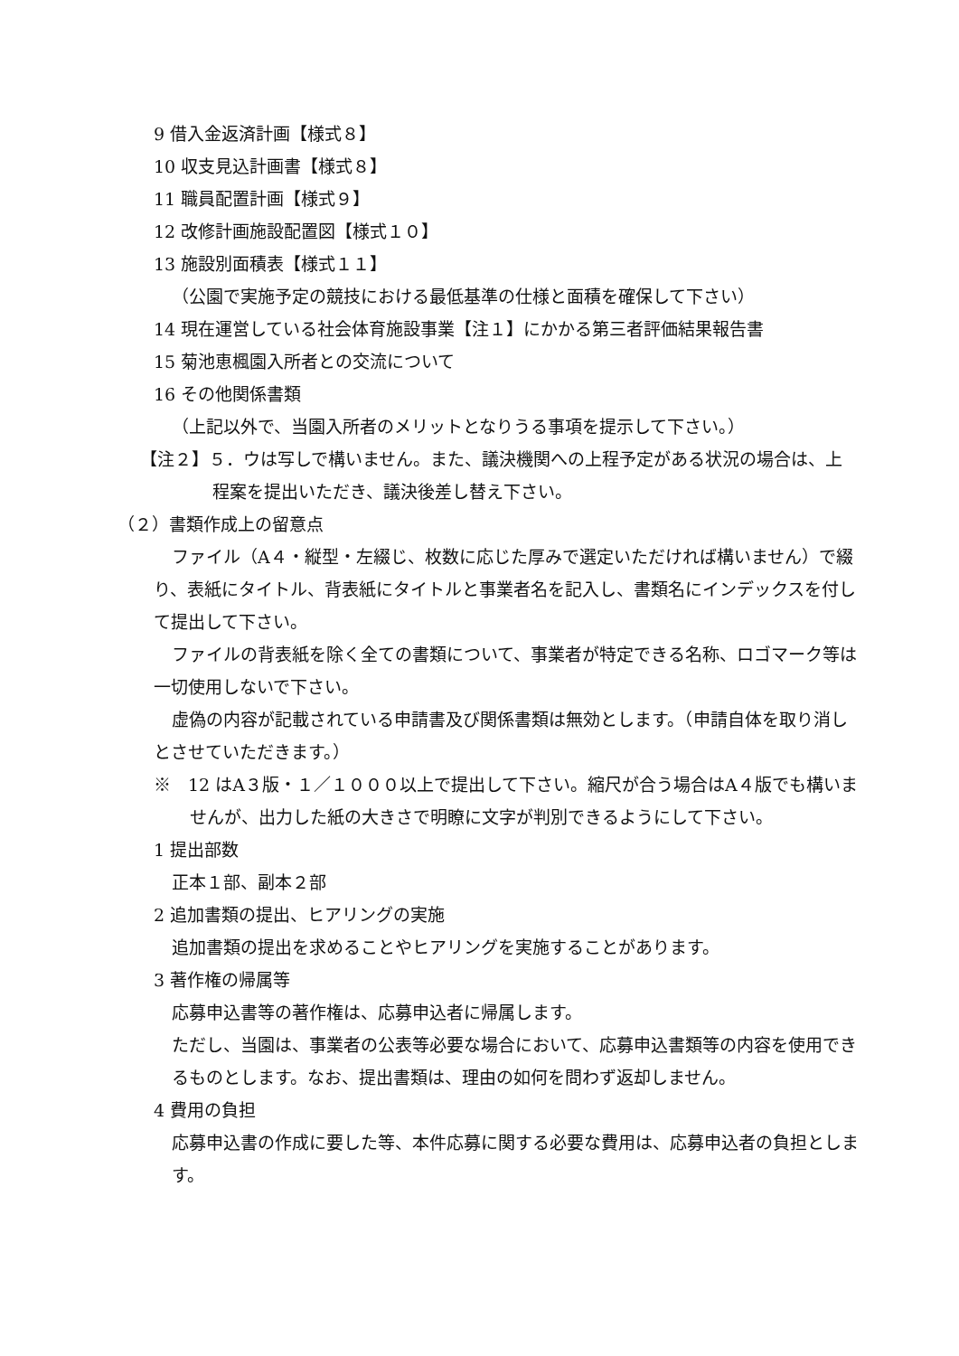9 借入金返済計画【様式８】
10 収支見込計画書【様式８】
11 職員配置計画【様式９】
12 改修計画施設配置図【様式１０】
13 施設別面積表【様式１１】
（公園で実施予定の競技における最低基準の仕様と面積を確保して下さい）
14 現在運営している社会体育施設事業【注１】にかかる第三者評価結果報告書
15 菊池恵楓園入所者との交流について
16 その他関係書類
（上記以外で、当園入所者のメリットとなりうる事項を提示して下さい。）
【注２】５．ウは写しで構いません。また、議決機関への上程予定がある状況の場合は、上程案を提出いただき、議決後差し替え下さい。
（２）書類作成上の留意点
ファイル（A４・縦型・左綴じ、枚数に応じた厚みで選定いただければ構いません）で綴り、表紙にタイトル、背表紙にタイトルと事業者名を記入し、書類名にインデックスを付して提出して下さい。
ファイルの背表紙を除く全ての書類について、事業者が特定できる名称、ロゴマーク等は一切使用しないで下さい。
虚偽の内容が記載されている申請書及び関係書類は無効とします。（申請自体を取り消しとさせていただきます。）
※　12 はA３版・１／１０００以上で提出して下さい。縮尺が合う場合はA４版でも構いませんが、出力した紙の大きさで明瞭に文字が判別できるようにして下さい。
1 提出部数
正本１部、副本２部
2 追加書類の提出、ヒアリングの実施
追加書類の提出を求めることやヒアリングを実施することがあります。
3 著作権の帰属等
応募申込書等の著作権は、応募申込者に帰属します。
ただし、当園は、事業者の公表等必要な場合において、応募申込書類等の内容を使用できるものとします。なお、提出書類は、理由の如何を問わず返却しません。
4 費用の負担
応募申込書の作成に要した等、本件応募に関する必要な費用は、応募申込者の負担とします。